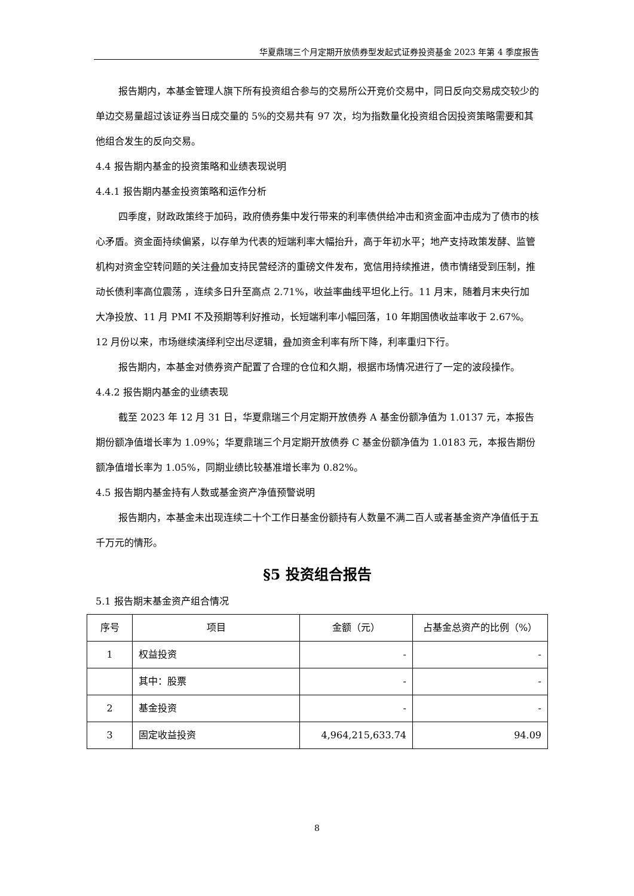华夏鼎瑞三个月定期开放债券型发起式证券投资基金 2023 年第 4 季度报告
报告期内，本基金管理人旗下所有投资组合参与的交易所公开竞价交易中，同日反向交易成交较少的单边交易量超过该证券当日成交量的 5%的交易共有 97 次，均为指数量化投资组合因投资策略需要和其他组合发生的反向交易。
4.4 报告期内基金的投资策略和业绩表现说明
4.4.1 报告期内基金投资策略和运作分析
四季度，财政政策终于加码，政府债券集中发行带来的利率债供给冲击和资金面冲击成为了债市的核心矛盾。资金面持续偏紧，以存单为代表的短端利率大幅抬升，高于年初水平；地产支持政策发酵、监管机构对资金空转问题的关注叠加支持民营经济的重磅文件发布，宽信用持续推进，债市情绪受到压制，推动长债利率高位震荡 ，连续多日升至高点 2.71%，收益率曲线平坦化上行。11 月末，随着月末央行加大净投放、11 月 PMI 不及预期等利好推动，长短端利率小幅回落，10 年期国债收益率收于 2.67%。12 月份以来，市场继续演绎利空出尽逻辑，叠加资金利率有所下降，利率重归下行。
报告期内，本基金对债券资产配置了合理的仓位和久期，根据市场情况进行了一定的波段操作。
4.4.2 报告期内基金的业绩表现
截至 2023 年 12 月 31 日，华夏鼎瑞三个月定期开放债券 A 基金份额净值为 1.0137 元，本报告期份额净值增长率为 1.09%；华夏鼎瑞三个月定期开放债券 C 基金份额净值为 1.0183 元，本报告期份额净值增长率为 1.05%，同期业绩比较基准增长率为 0.82%。
4.5 报告期内基金持有人数或基金资产净值预警说明
报告期内，本基金未出现连续二十个工作日基金份额持有人数量不满二百人或者基金资产净值低于五千万元的情形。
§5 投资组合报告
5.1 报告期末基金资产组合情况
| 序号 | 项目 | 金额（元） | 占基金总资产的比例（%） |
| --- | --- | --- | --- |
| 1 | 权益投资 | - | - |
| | 其中：股票 | - | - |
| 2 | 基金投资 | - | - |
| 3 | 固定收益投资 | 4,964,215,633.74 | 94.09 |
8